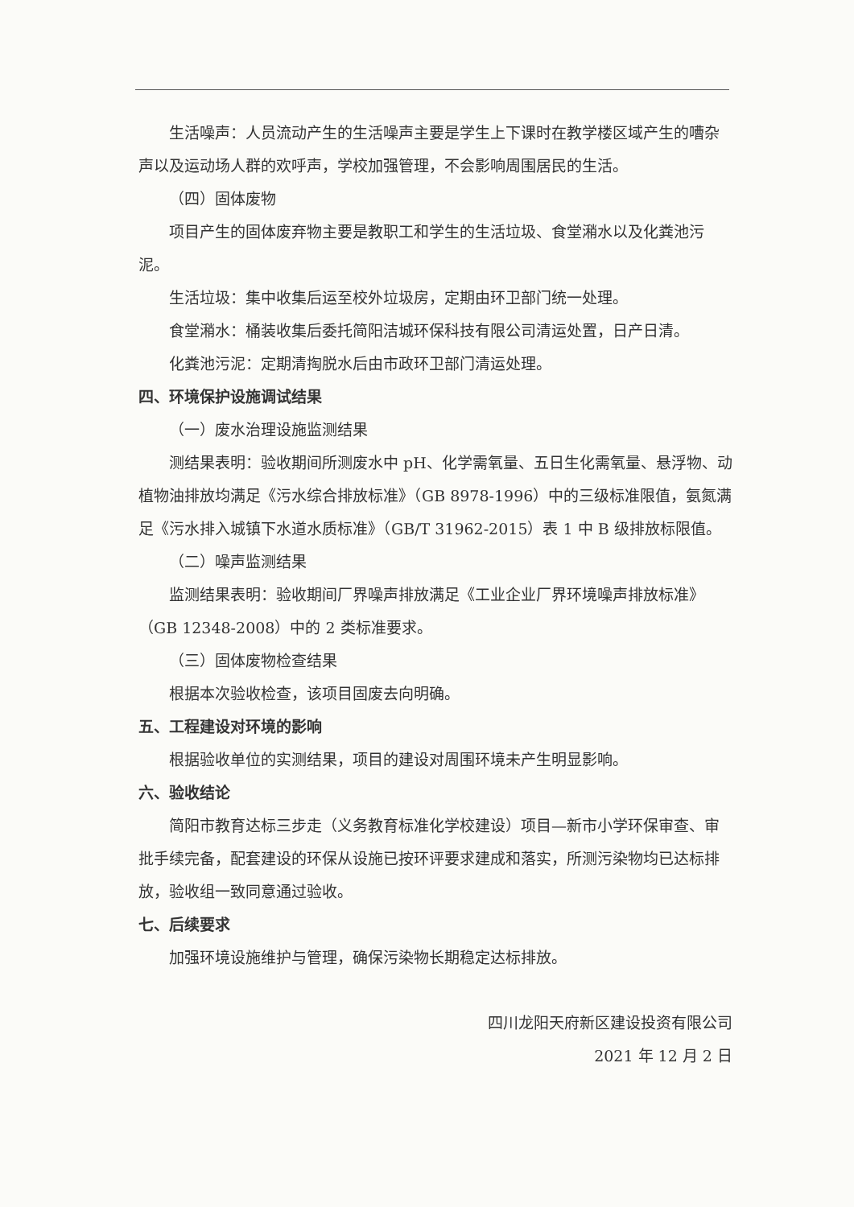生活噪声：人员流动产生的生活噪声主要是学生上下课时在教学楼区域产生的嘈杂声以及运动场人群的欢呼声，学校加强管理，不会影响周围居民的生活。
（四）固体废物
项目产生的固体废弃物主要是教职工和学生的生活垃圾、食堂潲水以及化粪池污泥。
生活垃圾：集中收集后运至校外垃圾房，定期由环卫部门统一处理。
食堂潲水：桶装收集后委托简阳洁城环保科技有限公司清运处置，日产日清。
化粪池污泥：定期清掏脱水后由市政环卫部门清运处理。
四、环境保护设施调试结果
（一）废水治理设施监测结果
测结果表明：验收期间所测废水中 pH、化学需氧量、五日生化需氧量、悬浮物、动植物油排放均满足《污水综合排放标准》（GB 8978-1996）中的三级标准限值，氨氮满足《污水排入城镇下水道水质标准》（GB/T 31962-2015）表 1 中 B 级排放标限值。
（二）噪声监测结果
监测结果表明：验收期间厂界噪声排放满足《工业企业厂界环境噪声排放标准》（GB 12348-2008）中的 2 类标准要求。
（三）固体废物检查结果
根据本次验收检查，该项目固废去向明确。
五、工程建设对环境的影响
根据验收单位的实测结果，项目的建设对周围环境未产生明显影响。
六、验收结论
简阳市教育达标三步走（义务教育标准化学校建设）项目—新市小学环保审查、审批手续完备，配套建设的环保从设施已按环评要求建成和落实，所测污染物均已达标排放，验收组一致同意通过验收。
七、后续要求
加强环境设施维护与管理，确保污染物长期稳定达标排放。
四川龙阳天府新区建设投资有限公司
2021 年 12 月 2 日